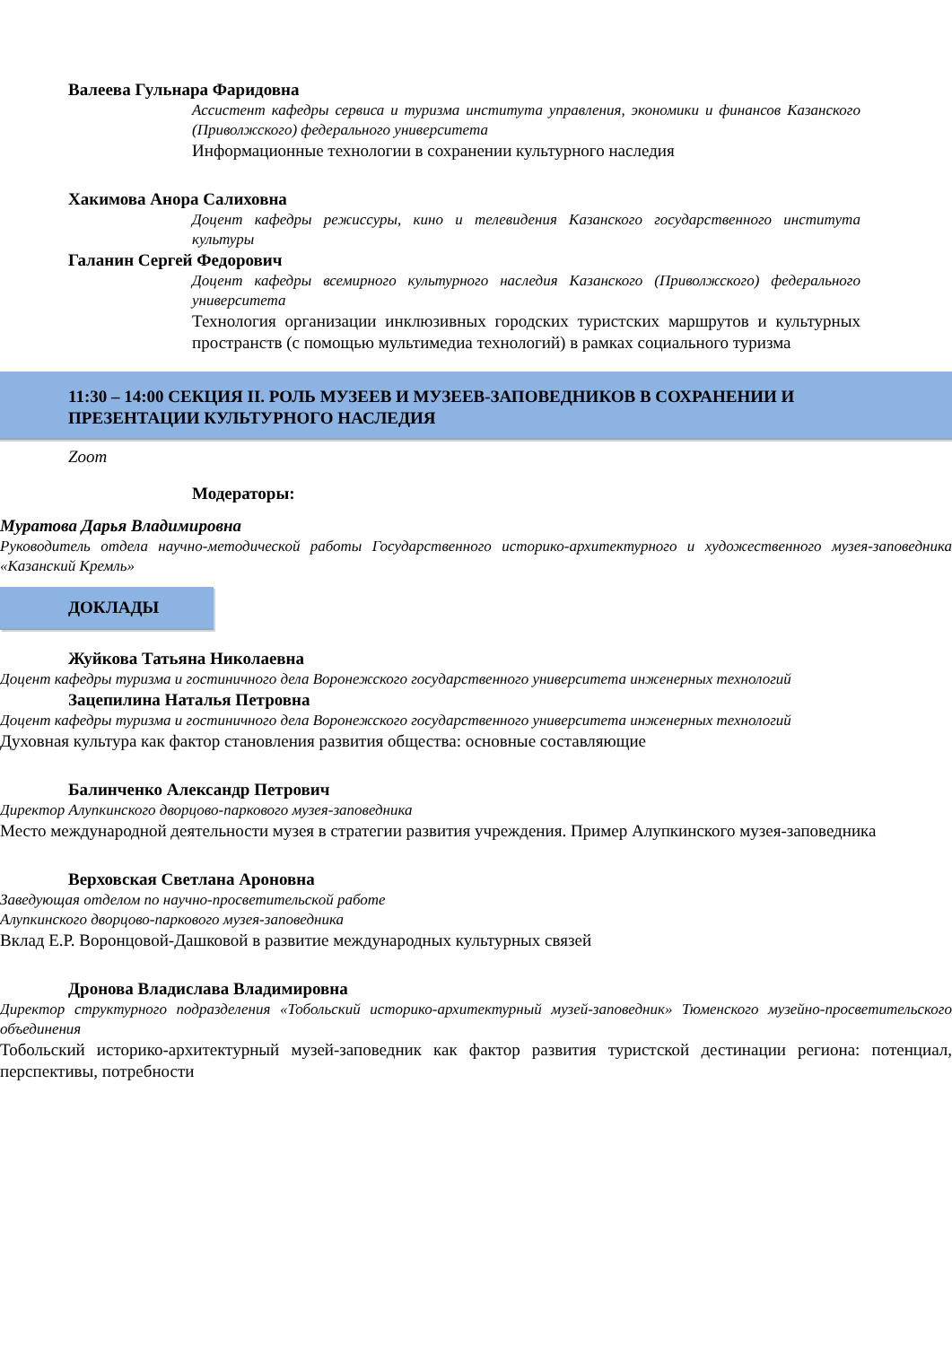Валеева Гульнара Фаридовна
Ассистент кафедры сервиса и туризма института управления, экономики и финансов Казанского (Приволжского) федерального университета
Информационные технологии в сохранении культурного наследия
Хакимова Анора Салиховна
Доцент кафедры режиссуры, кино и телевидения Казанского государственного института культуры
Галанин Сергей Федорович
Доцент кафедры всемирного культурного наследия Казанского (Приволжского) федерального университета
Технология организации инклюзивных городских туристских маршрутов и культурных пространств (с помощью мультимедиа технологий) в рамках социального туризма
11:30 – 14:00 СЕКЦИЯ II. РОЛЬ МУЗЕЕВ И МУЗЕЕВ-ЗАПОВЕДНИКОВ В СОХРАНЕНИИ И ПРЕЗЕНТАЦИИ КУЛЬТУРНОГО НАСЛЕДИЯ
Zoom
Модераторы:
Муратова Дарья Владимировна
Руководитель отдела научно-методической работы Государственного историко-архитектурного и художественного музея-заповедника «Казанский Кремль»
ДОКЛАДЫ
Жуйкова Татьяна Николаевна
Доцент кафедры туризма и гостиничного дела Воронежского государственного университета инженерных технологий
Зацепилина Наталья Петровна
Доцент кафедры туризма и гостиничного дела Воронежского государственного университета инженерных технологий
Духовная культура как фактор становления развития общества: основные составляющие
Балинченко Александр Петрович
Директор Алупкинского дворцово-паркового музея-заповедника
Место международной деятельности музея в стратегии развития учреждения. Пример Алупкинского музея-заповедника
Верховская Светлана Ароновна
Заведующая отделом по научно-просветительской работе
Алупкинского дворцово-паркового музея-заповедника
Вклад Е.Р. Воронцовой-Дашковой в развитие международных культурных связей
Дронова Владислава Владимировна
Директор структурного подразделения «Тобольский историко-архитектурный музей-заповедник» Тюменского музейно-просветительского объединения
Тобольский историко-архитектурный музей-заповедник как фактор развития туристской дестинации региона: потенциал, перспективы, потребности